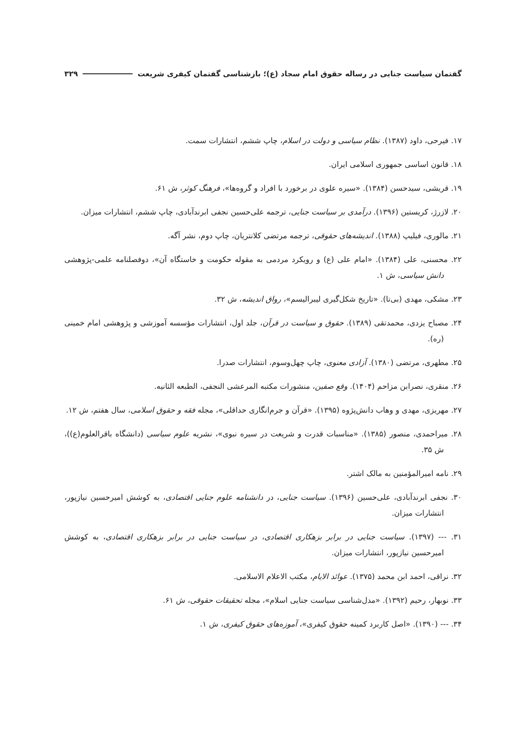گفتمان سیاست جنایی در رساله حقوق امام سجاد (ع)؛ بازشناسی گفتمان کیفری شریعت ۳۲۹
۱۷. فیرحی، داود (۱۳۸۷). نظام سیاسی و دولت در اسلام، چاپ ششم، انتشارات سمت.
۱۸. قانون اساسی جمهوری اسلامی ایران.
۱۹. قریشی، سیدحسن (۱۳۸۴). «سیره علوی در برخورد با افراد و گروه‌ها»، فرهنگ کوثر، ش ۶۱.
۲۰. لازرژ، کریستین (۱۳۹۶). درآمدی بر سیاست جنایی، ترجمه علی‌حسین نجفی ابرندآبادی، چاپ ششم، انتشارات میزان.
۲۱. مالوری، فیلیپ (۱۳۸۸). اندیشه‌های حقوقی، ترجمه مرتضی کلانتریان، چاپ دوم، نشر آگه.
۲۲. محسنی، علی (۱۳۸۴). «امام علی (ع) و رویکرد مردمی به مقوله حکومت و خاستگاه آن»، دوفصلنامه علمی-پژوهشی دانش سیاسی، ش ۱.
۲۳. مشکی، مهدی (بی‌تا). «تاریخ شکل‌گیری لیبرالیسم»، رواق اندیشه، ش ۳۲.
۲۴. مصباح یزدی، محمدتقی (۱۳۸۹). حقوق و سیاست در قرآن، جلد اول، انتشارات مؤسسه آموزشی و پژوهشی امام خمینی (ره).
۲۵. مطهری، مرتضی (۱۳۸۰). آزادی معنوی، چاپ چهل‌وسوم، انتشارات صدرا.
۲۶. منقری، نصرابن مزاحم (۱۴۰۴). وقع صفین، منشورات مکتبه المرعشی النجفی، الطبعه الثانیه.
۲۷. مهریزی، مهدی و وهاب دانش‌پژوه (۱۳۹۵). «قرآن و جرم‌انگاری حداقلی»، مجله فقه و حقوق اسلامی، سال هفتم، ش ۱۲.
۲۸. میراحمدی، منصور (۱۳۸۵). «مناسبات قدرت و شریعت در سیره نبوی»، نشریه علوم سیاسی (دانشگاه باقرالعلوم(ع))، ش ۳۵.
۲۹. نامه امیرالمؤمنین به مالک اشتر.
۳۰. نجفی ابرندآبادی، علی‌حسین (۱۳۹۶). سیاست جنایی، در دانشنامه علوم جنایی اقتصادی، به کوشش امیرحسین نیازپور، انتشارات میزان.
۳۱. --- (۱۳۹۷). سیاست جنایی در برابر بزهکاری اقتصادی، در سیاست جنایی در برابر بزهکاری اقتصادی، به کوشش امیرحسین نیازپور، انتشارات میزان.
۳۲. نراقی، احمد ابن محمد (۱۳۷۵). عوائد الایام، مکتب الاعلام الاسلامی.
۳۳. نوبهار، رحیم (۱۳۹۲). «مدل‌شناسی سیاست جنایی اسلام»، مجله تحقیقات حقوقی، ش ۶۱.
۳۴. --- (۱۳۹۰). «اصل کاربرد کمینه حقوق کیفری»، آموزه‌های حقوق کیفری، ش ۱.